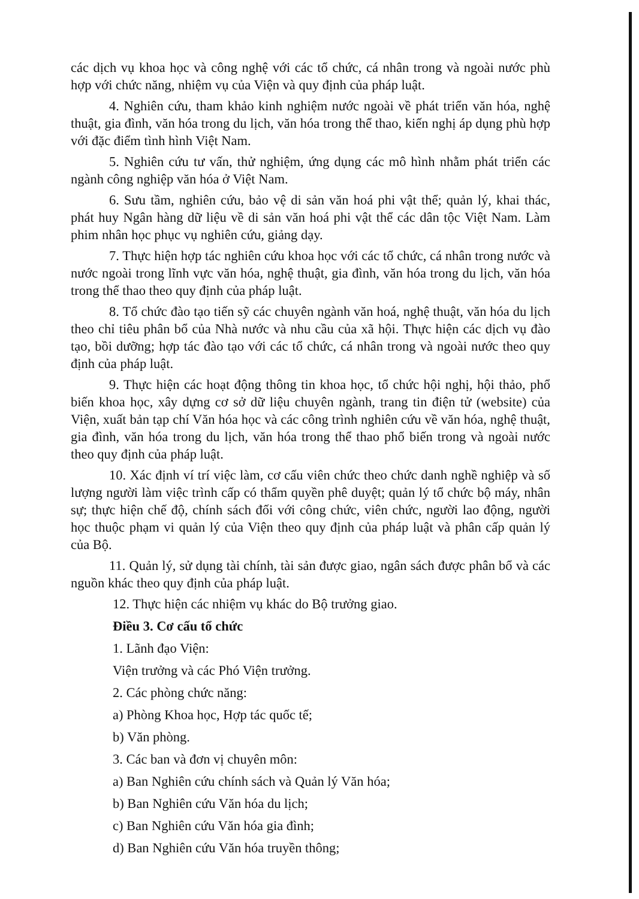các dịch vụ khoa học và công nghệ với các tổ chức, cá nhân trong và ngoài nước phù hợp với chức năng, nhiệm vụ của Viện và quy định của pháp luật.
4. Nghiên cứu, tham khảo kinh nghiệm nước ngoài về phát triển văn hóa, nghệ thuật, gia đình, văn hóa trong du lịch, văn hóa trong thể thao, kiến nghị áp dụng phù hợp với đặc điểm tình hình Việt Nam.
5. Nghiên cứu tư vấn, thử nghiệm, ứng dụng các mô hình nhằm phát triển các ngành công nghiệp văn hóa ở Việt Nam.
6. Sưu tầm, nghiên cứu, bảo vệ di sản văn hoá phi vật thể; quản lý, khai thác, phát huy Ngân hàng dữ liệu về di sản văn hoá phi vật thể các dân tộc Việt Nam. Làm phim nhân học phục vụ nghiên cứu, giảng dạy.
7. Thực hiện hợp tác nghiên cứu khoa học với các tổ chức, cá nhân trong nước và nước ngoài trong lĩnh vực văn hóa, nghệ thuật, gia đình, văn hóa trong du lịch, văn hóa trong thể thao theo quy định của pháp luật.
8. Tổ chức đào tạo tiến sỹ các chuyên ngành văn hoá, nghệ thuật, văn hóa du lịch theo chỉ tiêu phân bổ của Nhà nước và nhu cầu của xã hội. Thực hiện các dịch vụ đào tạo, bồi dưỡng; hợp tác đào tạo với các tổ chức, cá nhân trong và ngoài nước theo quy định của pháp luật.
9. Thực hiện các hoạt động thông tin khoa học, tổ chức hội nghị, hội thảo, phổ biến khoa học, xây dựng cơ sở dữ liệu chuyên ngành, trang tin điện tử (website) của Viện, xuất bản tạp chí Văn hóa học và các công trình nghiên cứu về văn hóa, nghệ thuật, gia đình, văn hóa trong du lịch, văn hóa trong thể thao phổ biến trong và ngoài nước theo quy định của pháp luật.
10. Xác định ví trí việc làm, cơ cấu viên chức theo chức danh nghề nghiệp và số lượng người làm việc trình cấp có thẩm quyền phê duyệt; quản lý tổ chức bộ máy, nhân sự; thực hiện chế độ, chính sách đối với công chức, viên chức, người lao động, người học thuộc phạm vi quản lý của Viện theo quy định của pháp luật và phân cấp quản lý của Bộ.
11. Quản lý, sử dụng tài chính, tài sản được giao, ngân sách được phân bổ và các nguồn khác theo quy định của pháp luật.
12. Thực hiện các nhiệm vụ khác do Bộ trưởng giao.
Điều 3. Cơ cấu tổ chức
1. Lãnh đạo Viện:
Viện trưởng và các Phó Viện trưởng.
2. Các phòng chức năng:
a) Phòng Khoa học, Hợp tác quốc tế;
b) Văn phòng.
3. Các ban và đơn vị chuyên môn:
a) Ban Nghiên cứu chính sách và Quản lý Văn hóa;
b) Ban Nghiên cứu Văn hóa du lịch;
c) Ban Nghiên cứu Văn hóa gia đình;
d) Ban Nghiên cứu Văn hóa truyền thông;